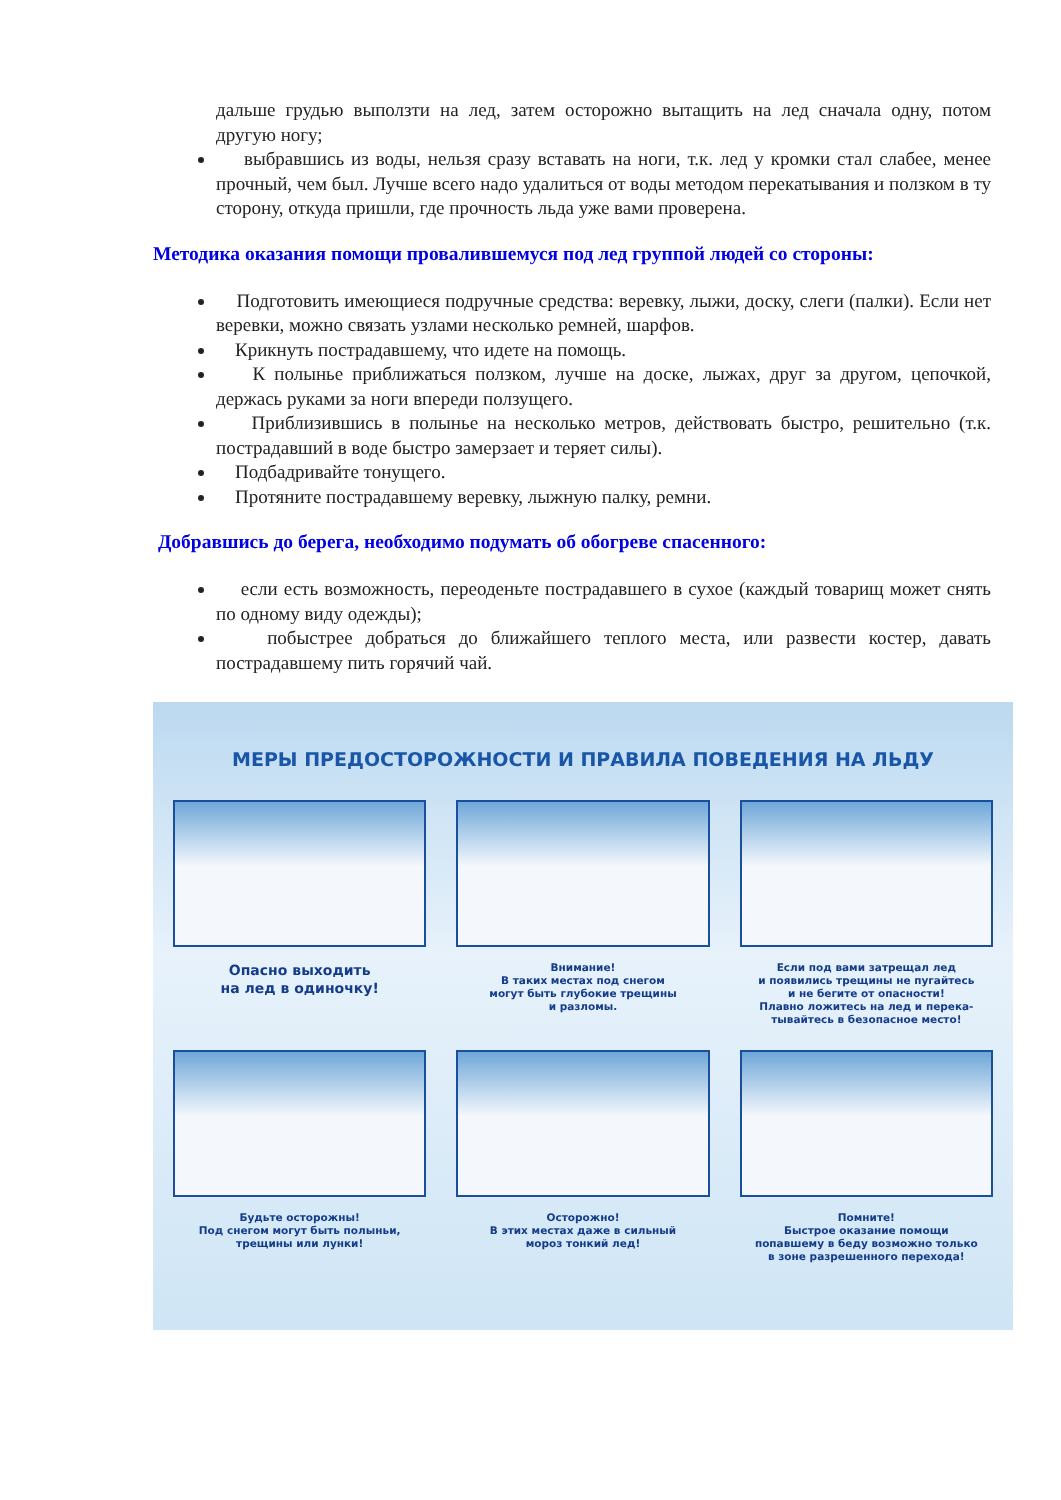дальше грудью выползти на лед, затем осторожно вытащить на лед сначала одну, потом другую ногу;
выбравшись из воды, нельзя сразу вставать на ноги, т.к. лед у кромки стал слабее, менее прочный, чем был. Лучше всего надо удалиться от воды методом перекатывания и ползком в ту сторону, откуда пришли, где прочность льда уже вами проверена.
Методика оказания помощи провалившемуся под лед группой людей со стороны:
Подготовить имеющиеся подручные средства: веревку, лыжи, доску, слеги (палки). Если нет веревки, можно связать узлами несколько ремней, шарфов.
Крикнуть пострадавшему, что идете на помощь.
К полынье приближаться ползком, лучше на доске, лыжах, друг за другом, цепочкой, держась руками за ноги впереди ползущего.
Приблизившись в полынье на несколько метров, действовать быстро, решительно (т.к. пострадавший в воде быстро замерзает и теряет силы).
Подбадривайте тонущего.
Протяните пострадавшему веревку, лыжную палку, ремни.
Добравшись до берега, необходимо подумать об обогреве спасенного:
если есть возможность, переоденьте пострадавшего в сухое (каждый товарищ может снять по одному виду одежды);
побыстрее добраться до ближайшего теплого места, или развести костер, давать пострадавшему пить горячий чай.
МЕРЫ ПРЕДОСТОРОЖНОСТИ И ПРАВИЛА ПОВЕДЕНИЯ НА ЛЬДУ
Опасно выходить
на лед в одиночку!
Внимание!
В таких местах под снегом
могут быть глубокие трещины
и разломы.
Если под вами затрещал лед
и появились трещины не пугайтесь
и не бегите от опасности!
Плавно ложитесь на лед и перека-
тывайтесь в безопасное место!
Будьте осторожны!
Под снегом могут быть полыньи,
трещины или лунки!
Осторожно!
В этих местах даже в сильный
мороз тонкий лед!
Помните!
Быстрое оказание помощи
попавшему в беду возможно только
в зоне разрешенного перехода!